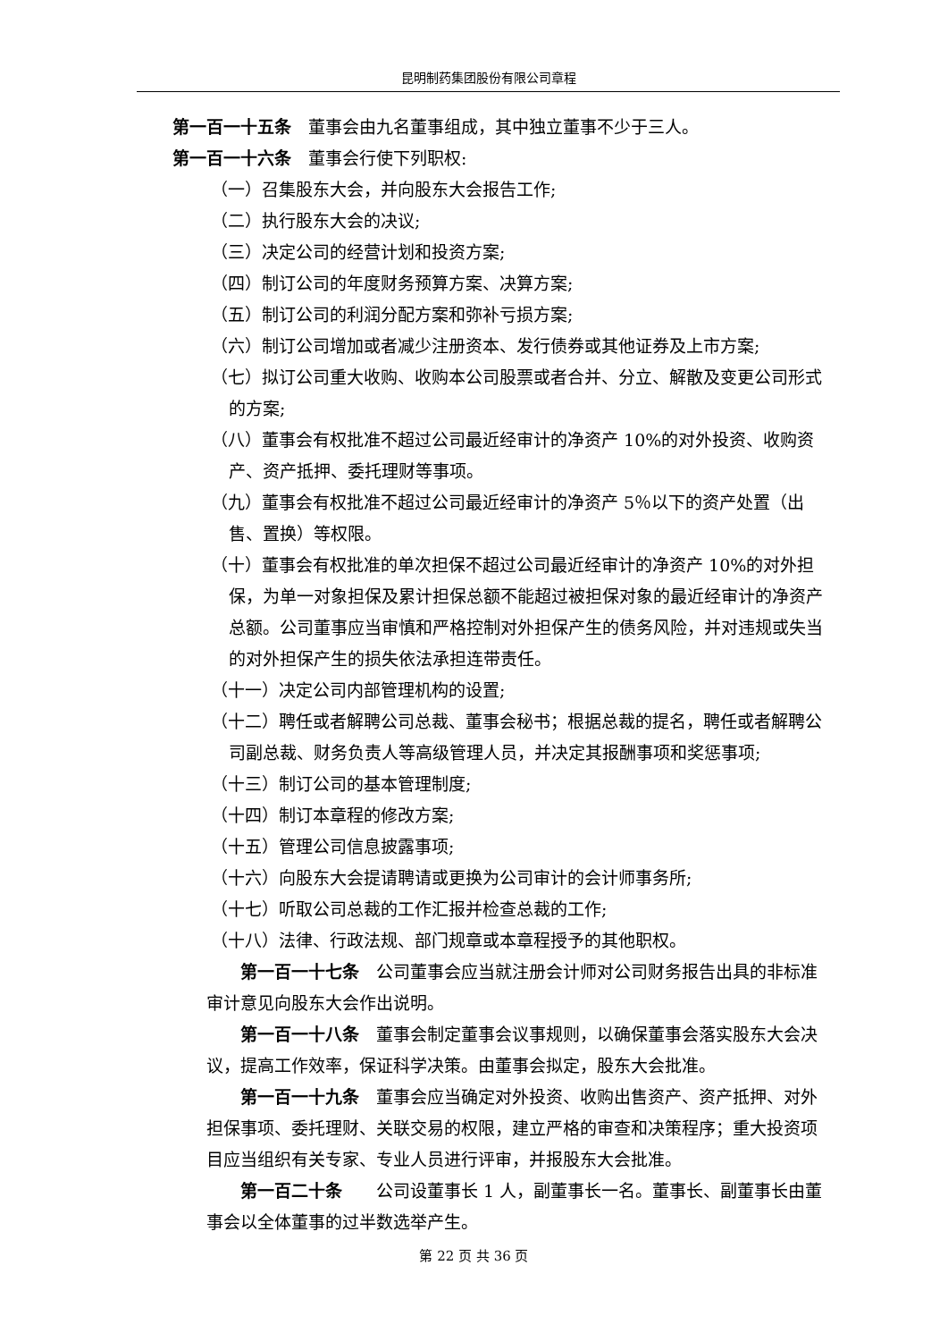昆明制药集团股份有限公司章程
第一百一十五条　董事会由九名董事组成，其中独立董事不少于三人。
第一百一十六条　董事会行使下列职权:
（一）召集股东大会，并向股东大会报告工作;
（二）执行股东大会的决议;
（三）决定公司的经营计划和投资方案;
（四）制订公司的年度财务预算方案、决算方案;
（五）制订公司的利润分配方案和弥补亏损方案;
（六）制订公司增加或者减少注册资本、发行债券或其他证券及上市方案;
（七）拟订公司重大收购、收购本公司股票或者合并、分立、解散及变更公司形式的方案;
（八）董事会有权批准不超过公司最近经审计的净资产 10%的对外投资、收购资产、资产抵押、委托理财等事项。
（九）董事会有权批准不超过公司最近经审计的净资产 5％以下的资产处置（出售、置换）等权限。
（十）董事会有权批准的单次担保不超过公司最近经审计的净资产 10%的对外担保，为单一对象担保及累计担保总额不能超过被担保对象的最近经审计的净资产总额。公司董事应当审慎和严格控制对外担保产生的债务风险，并对违规或失当的对外担保产生的损失依法承担连带责任。
（十一）决定公司内部管理机构的设置;
（十二）聘任或者解聘公司总裁、董事会秘书；根据总裁的提名，聘任或者解聘公司副总裁、财务负责人等高级管理人员，并决定其报酬事项和奖惩事项;
（十三）制订公司的基本管理制度;
（十四）制订本章程的修改方案;
（十五）管理公司信息披露事项;
（十六）向股东大会提请聘请或更换为公司审计的会计师事务所;
（十七）听取公司总裁的工作汇报并检查总裁的工作;
（十八）法律、行政法规、部门规章或本章程授予的其他职权。
第一百一十七条　公司董事会应当就注册会计师对公司财务报告出具的非标准审计意见向股东大会作出说明。
第一百一十八条　董事会制定董事会议事规则，以确保董事会落实股东大会决议，提高工作效率，保证科学决策。由董事会拟定，股东大会批准。
第一百一十九条　董事会应当确定对外投资、收购出售资产、资产抵押、对外担保事项、委托理财、关联交易的权限，建立严格的审查和决策程序；重大投资项目应当组织有关专家、专业人员进行评审，并报股东大会批准。
第一百二十条　　公司设董事长 1 人，副董事长一名。董事长、副董事长由董事会以全体董事的过半数选举产生。
第 22 页 共 36 页